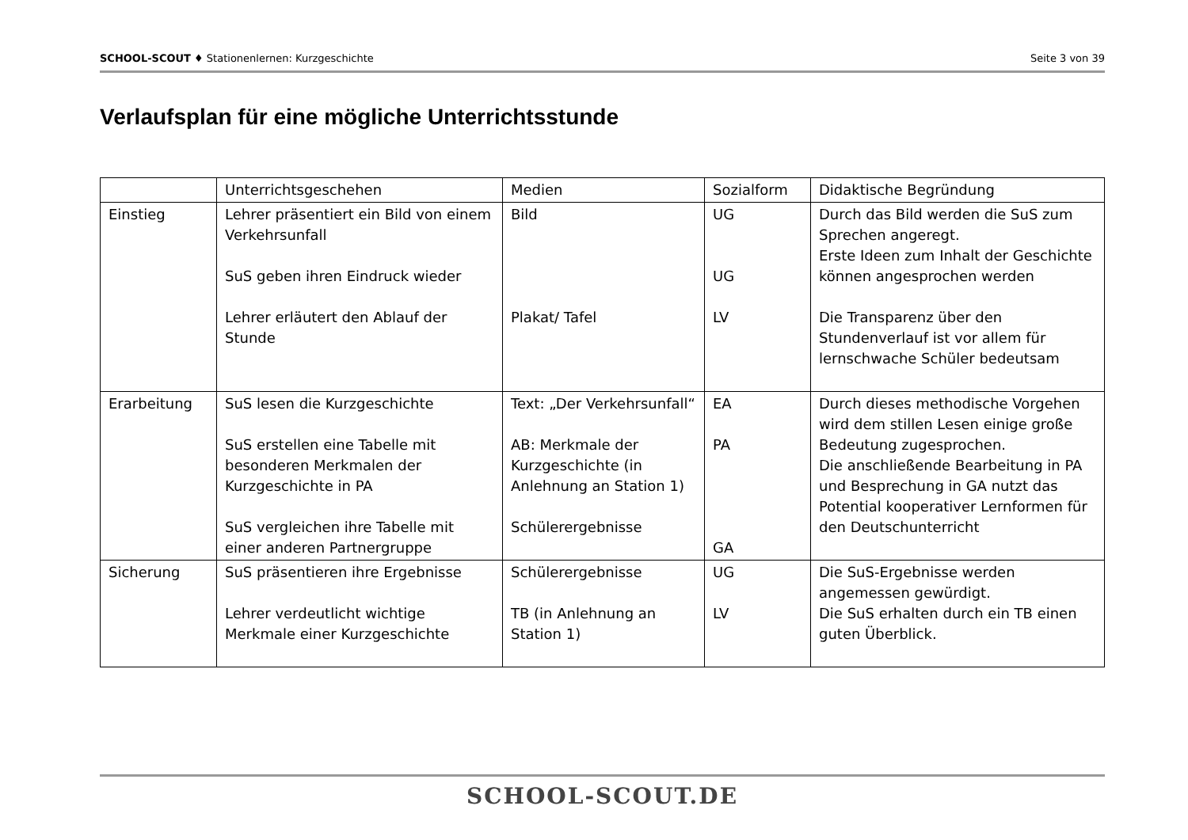SCHOOL-SCOUT ♦ Stationenlernen: Kurzgeschichte Seite 3 von 39
Verlaufsplan für eine mögliche Unterrichtsstunde
| | Unterrichtsgeschehen | Medien | Sozialform | Didaktische Begründung |
| Einstieg | Lehrer präsentiert ein Bild von einem Verkehrsunfall SuS geben ihren Eindruck wieder Lehrer erläutert den Ablauf der Stunde | Bild Plakat/ Tafel | UG UG LV | Durch das Bild werden die SuS zum Sprechen angeregt. Erste Ideen zum Inhalt der Geschichte können angesprochen werden Die Transparenz über den Stundenverlauf ist vor allem für lernschwache Schüler bedeutsam |
| Erarbeitung | SuS lesen die Kurzgeschichte SuS erstellen eine Tabelle mit besonderen Merkmalen der Kurzgeschichte in PA SuS vergleichen ihre Tabelle mit einer anderen Partnergruppe | Text: „Der Verkehrsunfall“ AB: Merkmale der Kurzgeschichte (in Anlehnung an Station 1) Schülerergebnisse | EA PA GA | Durch dieses methodische Vorgehen wird dem stillen Lesen einige große Bedeutung zugesprochen. Die anschließende Bearbeitung in PA und Besprechung in GA nutzt das Potential kooperativer Lernformen für den Deutschunterricht |
| Sicherung | SuS präsentieren ihre Ergebnisse Lehrer verdeutlicht wichtige Merkmale einer Kurzgeschichte | Schülerergebnisse TB (in Anlehnung an Station 1) | UG LV | Die SuS-Ergebnisse werden angemessen gewürdigt. Die SuS erhalten durch ein TB einen guten Überblick. |
SCHOOL-SCOUT.DE